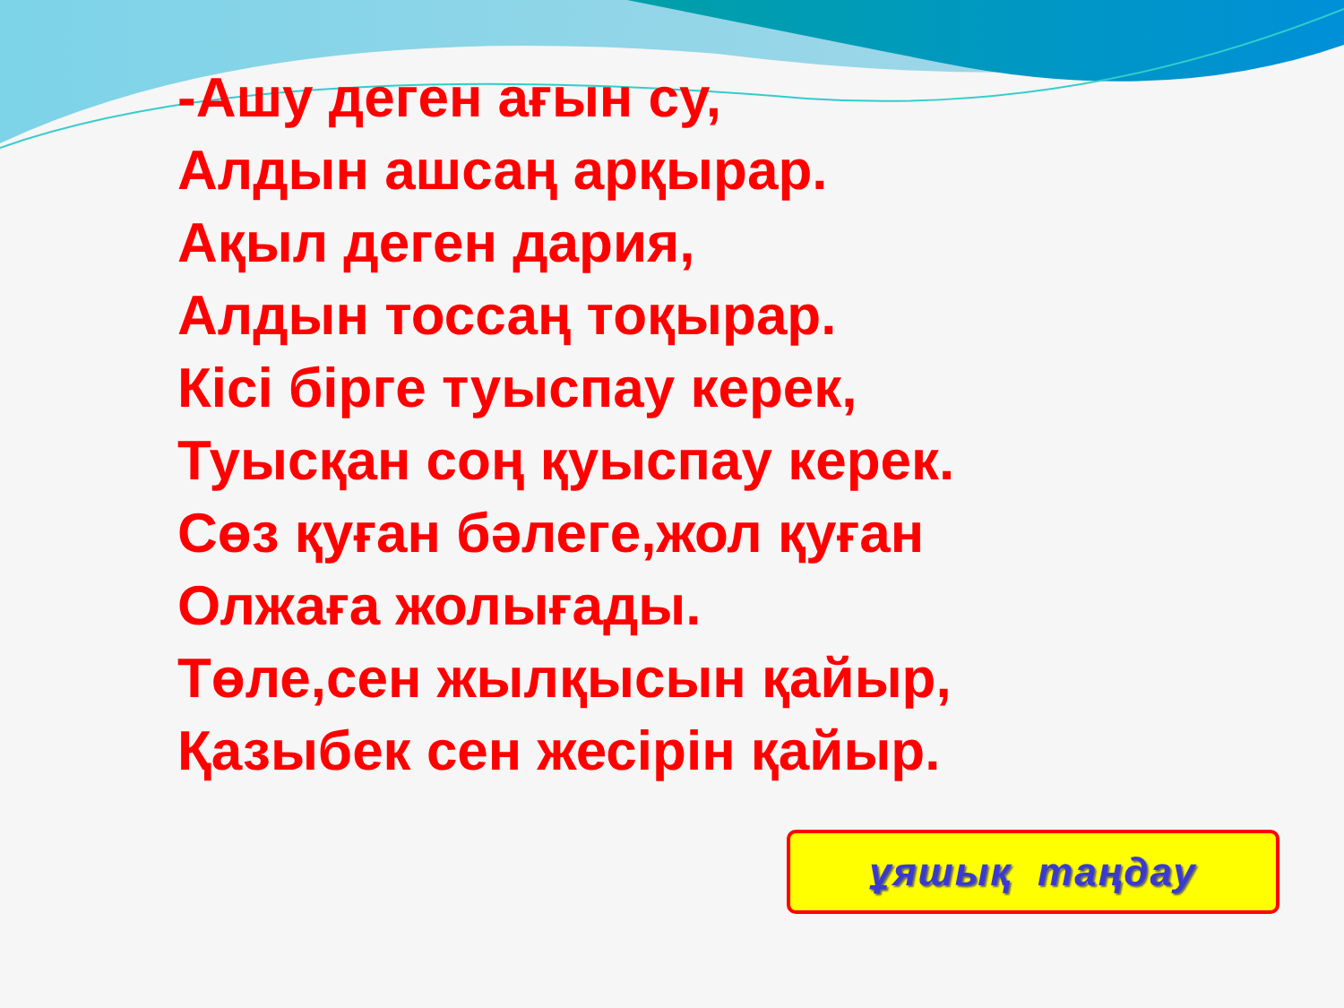-Ашу деген ағын су,
Алдын ашсаң арқырар.
Ақыл деген дария,
Алдын тоссаң тоқырар.
Кісі бірге туыспау керек,
Туысқан соң қуыспау керек.
Сөз қуған бәлеге,жол қуған
Олжаға жолығады.
Төле,сен жылқысын қайыр,
Қазыбек сен жесірін қайыр.
ұяшық таңдау